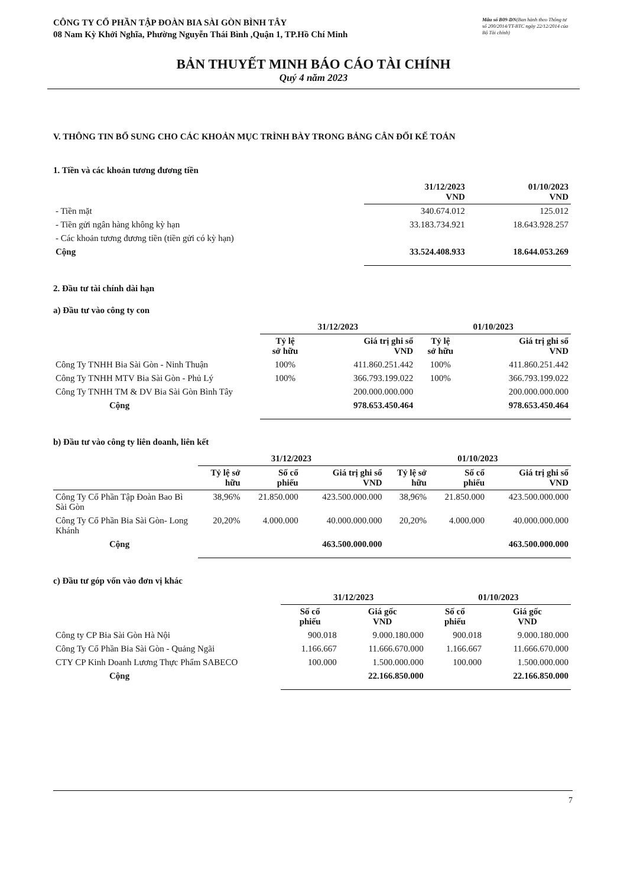CÔNG TY CỔ PHẦN TẬP ĐOÀN BIA SÀI GÒN BÌNH TÂY
08 Nam Kỳ Khởi Nghĩa, Phường Nguyễn Thái Bình ,Quận 1, TP.Hồ Chí Minh
Mẫu số B09-DN(Ban hành theo Thông tư số 200/2014/TT-BTC ngày 22/12/2014 của Bộ Tài chính)
BẢN THUYẾT MINH BÁO CÁO TÀI CHÍNH
Quý 4 năm 2023
V. THÔNG TIN BỔ SUNG CHO CÁC KHOẢN MỤC TRÌNH BÀY TRONG BẢNG CÂN ĐỐI KẾ TOÁN
1. Tiền và các khoản tương đương tiền
| | 31/12/2023 VND | 01/10/2023 VND |
| --- | --- | --- |
| - Tiền mặt | 340.674.012 | 125.012 |
| - Tiền gửi ngân hàng không kỳ hạn | 33.183.734.921 | 18.643.928.257 |
| - Các khoản tương đương tiền (tiền gửi có kỳ hạn) | | |
| Cộng | 33.524.408.933 | 18.644.053.269 |
2. Đầu tư tài chính dài hạn
a) Đầu tư vào công ty con
| | 31/12/2023 | | 01/10/2023 | |
| --- | --- | --- | --- | --- |
| | Tỷ lệ sở hữu | Giá trị ghi sổ VND | Tỷ lệ sở hữu | Giá trị ghi sổ VND |
| Công Ty TNHH Bia Sài Gòn - Ninh Thuận | 100% | 411.860.251.442 | 100% | 411.860.251.442 |
| Công Ty TNHH MTV Bia Sài Gòn - Phủ Lý | 100% | 366.793.199.022 | 100% | 366.793.199.022 |
| Công Ty TNHH TM & DV Bia Sài Gòn Bình Tây | | 200.000.000.000 | | 200.000.000.000 |
| Cộng | | 978.653.450.464 | | 978.653.450.464 |
b) Đầu tư vào công ty liên doanh, liên kết
| | 31/12/2023 | | | 01/10/2023 | | |
| --- | --- | --- | --- | --- | --- | --- |
| | Tỷ lệ sở hữu | Số cổ phiếu | Giá trị ghi sổ VND | Tỷ lệ sở hữu | Số cổ phiếu | Giá trị ghi sổ VND |
| Công Ty Cổ Phần Tập Đoàn Bao Bì Sài Gòn | 38,96% | 21.850.000 | 423.500.000.000 | 38,96% | 21.850.000 | 423.500.000.000 |
| Công Ty Cổ Phần Bia Sài Gòn- Long Khánh | 20,20% | 4.000.000 | 40.000.000.000 | 20,20% | 4.000.000 | 40.000.000.000 |
| Cộng | | | 463.500.000.000 | | | 463.500.000.000 |
c) Đầu tư góp vốn vào đơn vị khác
| | 31/12/2023 | | 01/10/2023 | |
| --- | --- | --- | --- | --- |
| | Số cổ phiếu | Giá gốc VND | Số cổ phiếu | Giá gốc VND |
| Công ty CP Bia Sài Gòn Hà Nội | 900.018 | 9.000.180.000 | 900.018 | 9.000.180.000 |
| Công Ty Cổ Phần Bia Sài Gòn - Quảng Ngãi | 1.166.667 | 11.666.670.000 | 1.166.667 | 11.666.670.000 |
| CTY CP Kinh Doanh Lương Thực Phẩm SABECO | 100.000 | 1.500.000.000 | 100.000 | 1.500.000.000 |
| Cộng | | 22.166.850.000 | | 22.166.850.000 |
7